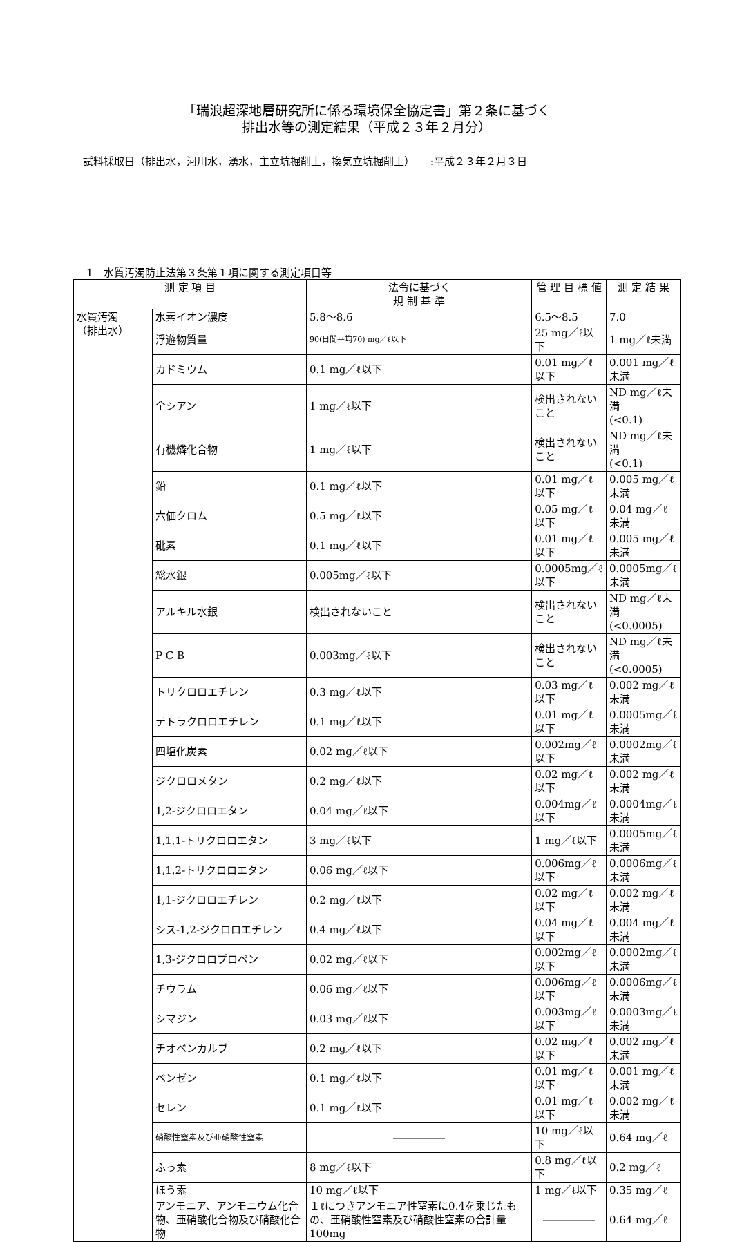「瑞浪超深地層研究所に係る環境保全協定書」第２条に基づく
排出水等の測定結果（平成２３年２月分）
試料採取日（排出水，河川水，湧水，主立坑掘削土，換気立坑掘削土）　　:平成２３年２月３日
1　水質汚濁防止法第３条第１項に関する測定項目等
| 測 定 項 目 | | 法令に基づく 規 制 基 準 | 管 理 目 標 値 | 測 定 結 果 |
| --- | --- | --- | --- | --- |
| 水質汚濁 （排出水） | 水素イオン濃度 | 5.8〜8.6 | 6.5〜8.5 | 7.0 |
| | 浮遊物質量 | 90(日間平均70) mg／ℓ以下 | 25 mg／ℓ以下 | 1 mg／ℓ未満 |
| | カドミウム | 0.1 mg／ℓ以下 | 0.01 mg／ℓ以下 | 0.001 mg／ℓ未満 |
| | 全シアン | 1 mg／ℓ以下 | 検出されないこと | ND mg／ℓ未満 (<0.1) |
| | 有機燐化合物 | 1 mg／ℓ以下 | 検出されないこと | ND mg／ℓ未満 (<0.1) |
| | 鉛 | 0.1 mg／ℓ以下 | 0.01 mg／ℓ以下 | 0.005 mg／ℓ未満 |
| | 六価クロム | 0.5 mg／ℓ以下 | 0.05 mg／ℓ以下 | 0.04 mg／ℓ未満 |
| | 砒素 | 0.1 mg／ℓ以下 | 0.01 mg／ℓ以下 | 0.005 mg／ℓ未満 |
| | 総水銀 | 0.005mg／ℓ以下 | 0.0005mg／ℓ以下 | 0.0005mg／ℓ未満 |
| | アルキル水銀 | 検出されないこと | 検出されないこと | ND mg／ℓ未満 (<0.0005) |
| | P C B | 0.003mg／ℓ以下 | 検出されないこと | ND mg／ℓ未満 (<0.0005) |
| | トリクロロエチレン | 0.3 mg／ℓ以下 | 0.03 mg／ℓ以下 | 0.002 mg／ℓ未満 |
| | テトラクロロエチレン | 0.1 mg／ℓ以下 | 0.01 mg／ℓ以下 | 0.0005mg／ℓ未満 |
| | 四塩化炭素 | 0.02 mg／ℓ以下 | 0.002mg／ℓ以下 | 0.0002mg／ℓ未満 |
| | ジクロロメタン | 0.2 mg／ℓ以下 | 0.02 mg／ℓ以下 | 0.002 mg／ℓ未満 |
| | 1,2-ジクロロエタン | 0.04 mg／ℓ以下 | 0.004mg／ℓ以下 | 0.0004mg／ℓ未満 |
| | 1,1,1-トリクロロエタン | 3 mg／ℓ以下 | 1 mg／ℓ以下 | 0.0005mg／ℓ未満 |
| | 1,1,2-トリクロロエタン | 0.06 mg／ℓ以下 | 0.006mg／ℓ以下 | 0.0006mg／ℓ未満 |
| | 1,1-ジクロロエチレン | 0.2 mg／ℓ以下 | 0.02 mg／ℓ以下 | 0.002 mg／ℓ未満 |
| | シス-1,2-ジクロロエチレン | 0.4 mg／ℓ以下 | 0.04 mg／ℓ以下 | 0.004 mg／ℓ未満 |
| | 1,3-ジクロロプロペン | 0.02 mg／ℓ以下 | 0.002mg／ℓ以下 | 0.0002mg／ℓ未満 |
| | チウラム | 0.06 mg／ℓ以下 | 0.006mg／ℓ以下 | 0.0006mg／ℓ未満 |
| | シマジン | 0.03 mg／ℓ以下 | 0.003mg／ℓ以下 | 0.0003mg／ℓ未満 |
| | チオベンカルブ | 0.2 mg／ℓ以下 | 0.02 mg／ℓ以下 | 0.002 mg／ℓ未満 |
| | ベンゼン | 0.1 mg／ℓ以下 | 0.01 mg／ℓ以下 | 0.001 mg／ℓ未満 |
| | セレン | 0.1 mg／ℓ以下 | 0.01 mg／ℓ以下 | 0.002 mg／ℓ未満 |
| | 硝酸性窒素及び亜硝酸性窒素 | ――――― | 10 mg／ℓ以下 | 0.64 mg／ℓ |
| | ふっ素 | 8 mg／ℓ以下 | 0.8 mg／ℓ以下 | 0.2 mg／ℓ |
| | ほう素 | 10 mg／ℓ以下 | 1 mg／ℓ以下 | 0.35 mg／ℓ |
| | アンモニア、アンモニウム化合物、亜硝酸化合物及び硝酸化合物 | １ℓにつきアンモニア性窒素に0.4を乗じたもの、亜硝酸性窒素及び硝酸性窒素の合計量100mg | ――――― | 0.64 mg／ℓ |